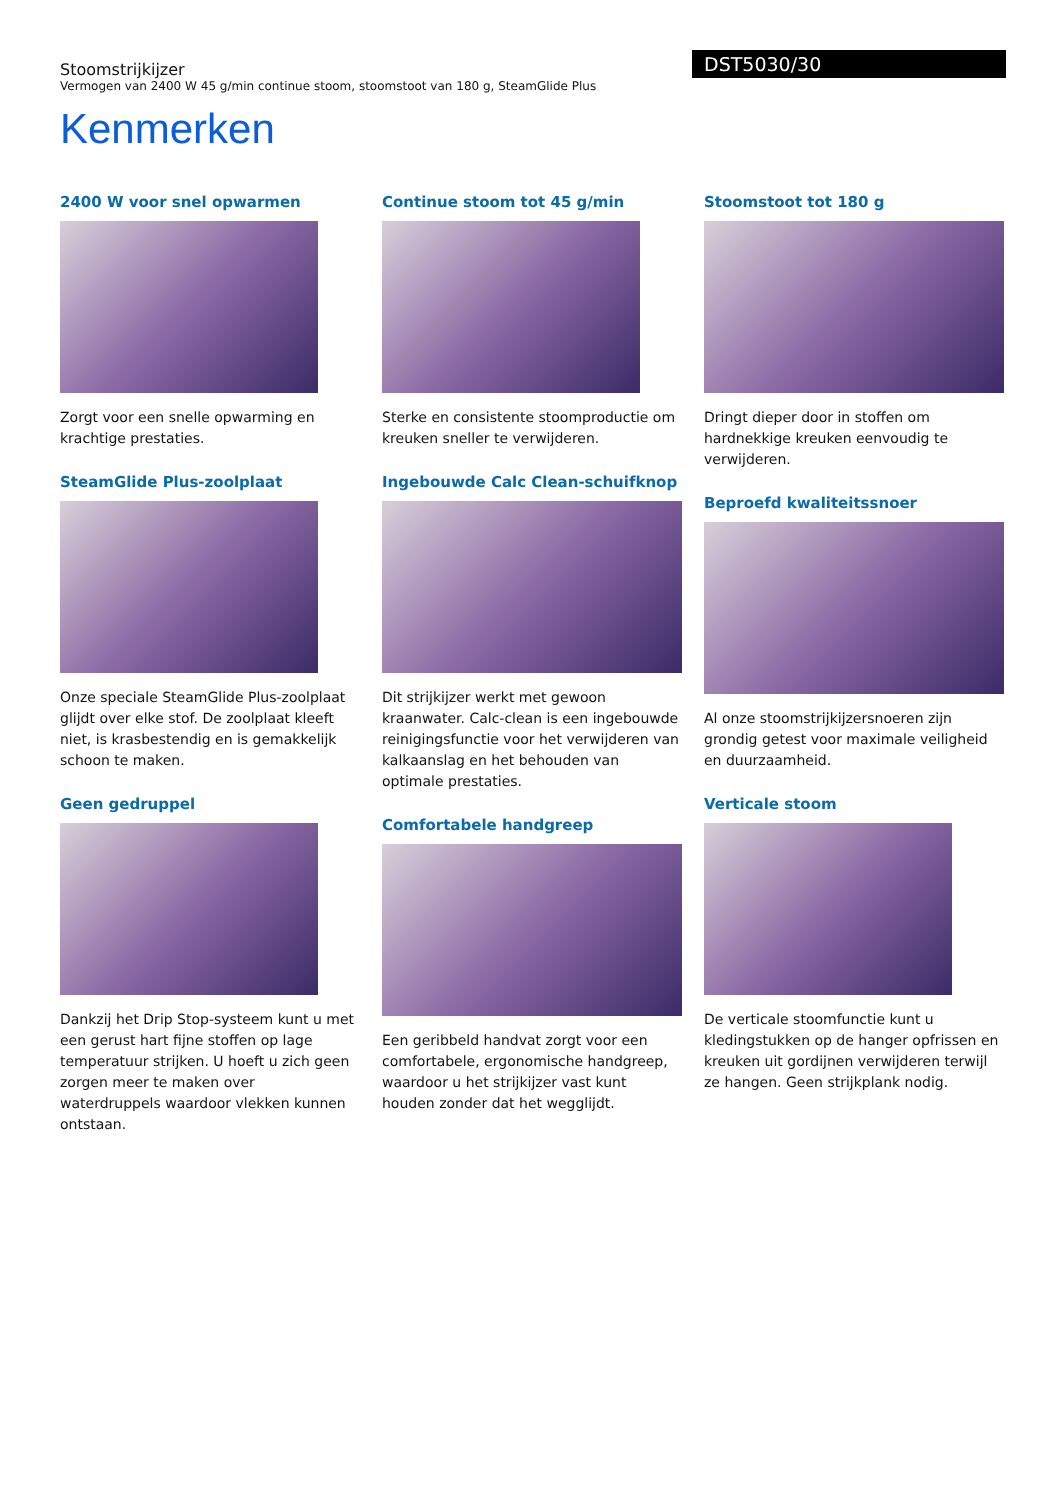Stoomstrijkijzer
Vermogen van 2400 W 45 g/min continue stoom, stoomstoot van 180 g, SteamGlide Plus
DST5030/30
Kenmerken
2400 W voor snel opwarmen
Zorgt voor een snelle opwarming en krachtige prestaties.
SteamGlide Plus-zoolplaat
Onze speciale SteamGlide Plus-zoolplaat glijdt over elke stof. De zoolplaat kleeft niet, is krasbestendig en is gemakkelijk schoon te maken.
Geen gedruppel
Dankzij het Drip Stop-systeem kunt u met een gerust hart fijne stoffen op lage temperatuur strijken. U hoeft u zich geen zorgen meer te maken over waterdruppels waardoor vlekken kunnen ontstaan.
Continue stoom tot 45 g/min
Sterke en consistente stoomproductie om kreuken sneller te verwijderen.
Ingebouwde Calc Clean-schuifknop
Dit strijkijzer werkt met gewoon kraanwater. Calc-clean is een ingebouwde reinigingsfunctie voor het verwijderen van kalkaanslag en het behouden van optimale prestaties.
Comfortabele handgreep
Een geribbeld handvat zorgt voor een comfortabele, ergonomische handgreep, waardoor u het strijkijzer vast kunt houden zonder dat het wegglijdt.
Stoomstoot tot 180 g
Dringt dieper door in stoffen om hardnekkige kreuken eenvoudig te verwijderen.
Beproefd kwaliteitssnoer
Al onze stoomstrijkijzersnoeren zijn grondig getest voor maximale veiligheid en duurzaamheid.
Verticale stoom
De verticale stoomfunctie kunt u kledingstukken op de hanger opfrissen en kreuken uit gordijnen verwijderen terwijl ze hangen. Geen strijkplank nodig.